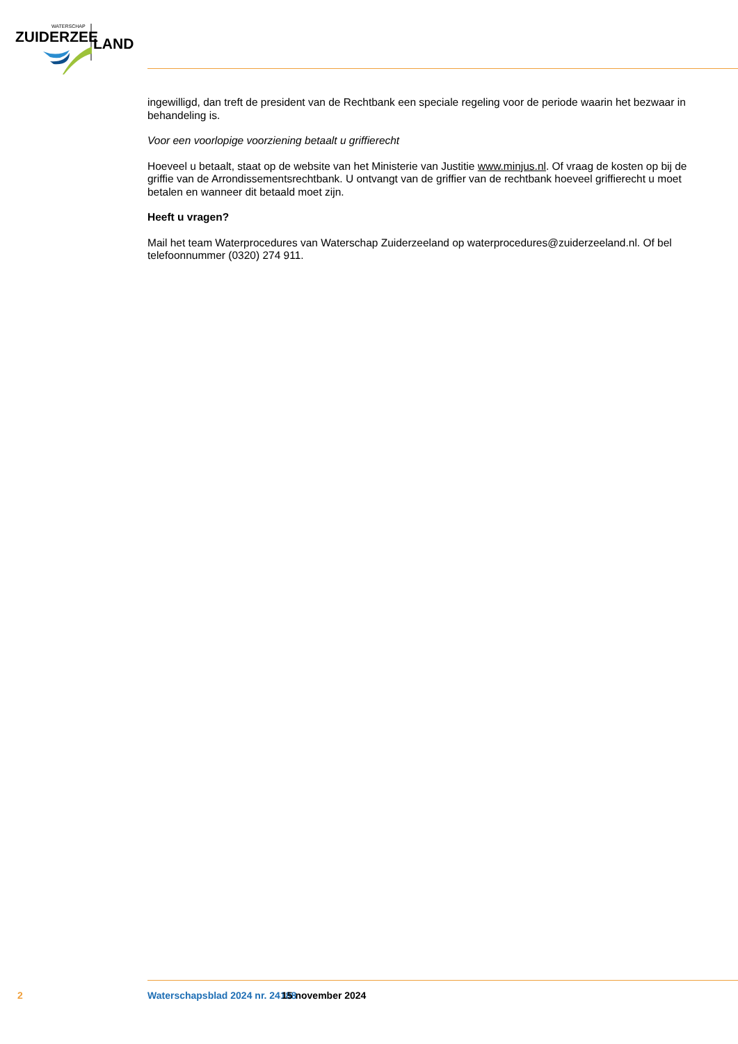WATERSCHAP
ZUIDERZEE
LAND
ingewilligd, dan treft de president van de Rechtbank een speciale regeling voor de periode waarin het bezwaar in behandeling is.
Voor een voorlopige voorziening betaalt u griffierecht
Hoeveel u betaalt, staat op de website van het Ministerie van Justitie www.minjus.nl. Of vraag de kosten op bij de griffie van de Arrondissementsrechtbank. U ontvangt van de griffier van de rechtbank hoeveel griffierecht u moet betalen en wanneer dit betaald moet zijn.
Heeft u vragen?
Mail het team Waterprocedures van Waterschap Zuiderzeeland op waterprocedures@zuiderzeeland.nl. Of bel telefoonnummer (0320) 274 911.
2 Waterschapsblad 2024 nr. 24188 15 november 2024